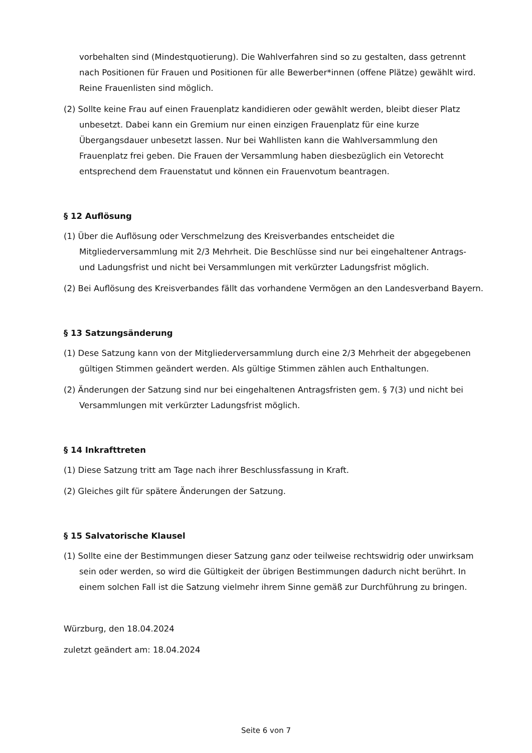vorbehalten sind (Mindestquotierung). Die Wahlverfahren sind so zu gestalten, dass getrennt nach Positionen für Frauen und Positionen für alle Bewerber*innen (offene Plätze) gewählt wird. Reine Frauenlisten sind möglich.
(2) Sollte keine Frau auf einen Frauenplatz kandidieren oder gewählt werden, bleibt dieser Platz unbesetzt. Dabei kann ein Gremium nur einen einzigen Frauenplatz für eine kurze Übergangsdauer unbesetzt lassen. Nur bei Wahllisten kann die Wahlversammlung den Frauenplatz frei geben. Die Frauen der Versammlung haben diesbezüglich ein Vetorecht entsprechend dem Frauenstatut und können ein Frauenvotum beantragen.
§ 12 Auflösung
(1) Über die Auflösung oder Verschmelzung des Kreisverbandes entscheidet die Mitgliederversammlung mit 2/3 Mehrheit. Die Beschlüsse sind nur bei eingehaltener Antrags- und Ladungsfrist und nicht bei Versammlungen mit verkürzter Ladungsfrist möglich.
(2) Bei Auflösung des Kreisverbandes fällt das vorhandene Vermögen an den Landesverband Bayern.
§ 13 Satzungsänderung
(1) Dese Satzung kann von der Mitgliederversammlung durch eine 2/3 Mehrheit der abgegebenen gültigen Stimmen geändert werden. Als gültige Stimmen zählen auch Enthaltungen.
(2) Änderungen der Satzung sind nur bei eingehaltenen Antragsfristen gem. § 7(3) und nicht bei Versammlungen mit verkürzter Ladungsfrist möglich.
§ 14 Inkrafttreten
(1) Diese Satzung tritt am Tage nach ihrer Beschlussfassung in Kraft.
(2) Gleiches gilt für spätere Änderungen der Satzung.
§ 15 Salvatorische Klausel
(1) Sollte eine der Bestimmungen dieser Satzung ganz oder teilweise rechtswidrig oder unwirksam sein oder werden, so wird die Gültigkeit der übrigen Bestimmungen dadurch nicht berührt. In einem solchen Fall ist die Satzung vielmehr ihrem Sinne gemäß zur Durchführung zu bringen.
Würzburg, den 18.04.2024
zuletzt geändert am: 18.04.2024
Seite 6 von 7